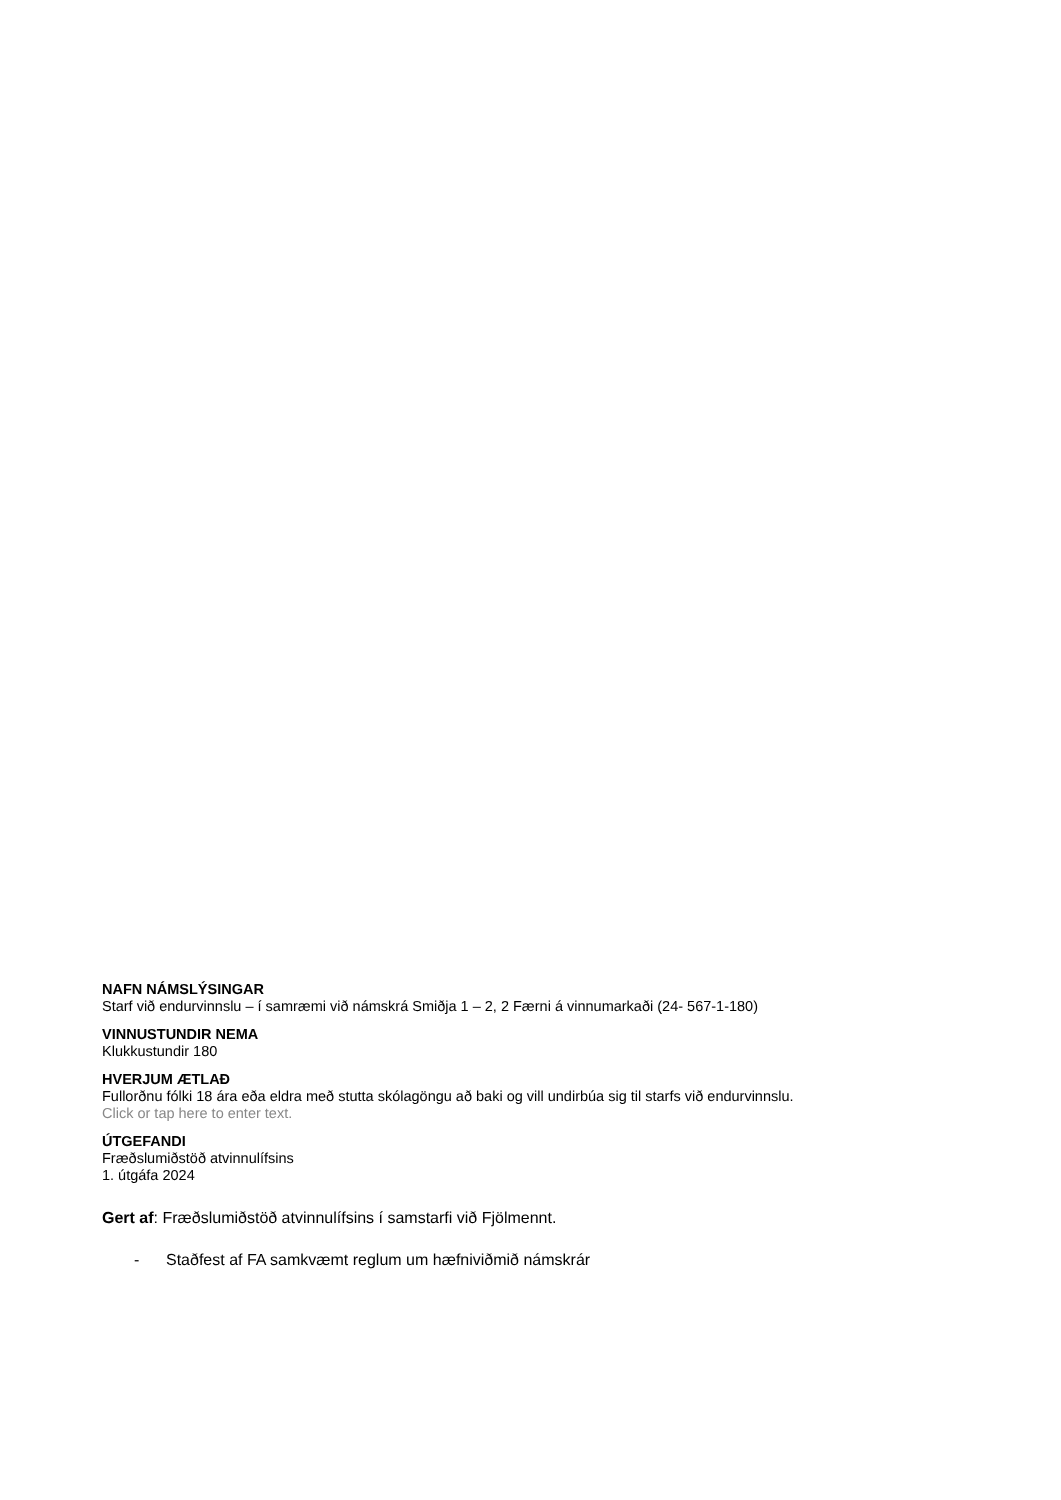NAFN NÁMSLÝSINGAR
Starf við endurvinnslu – í samræmi við námskrá Smiðja 1 – 2, 2 Færni á vinnumarkaði (24- 567-1-180)
VINNUSTUNDIR NEMA
Klukkustundir 180
HVERJUM ÆTLAÐ
Fullorðnu fólki 18 ára eða eldra með stutta skólagöngu að baki og vill undirbúa sig til starfs við endurvinnslu.
Click or tap here to enter text.
ÚTGEFANDI
Fræðslumiðstöð atvinnulífsins
1. útgáfa 2024
Gert af: Fræðslumiðstöð atvinnulífsins í samstarfi við Fjölmennt.
- Staðfest af FA samkvæmt reglum um hæfniviðmið námskrár